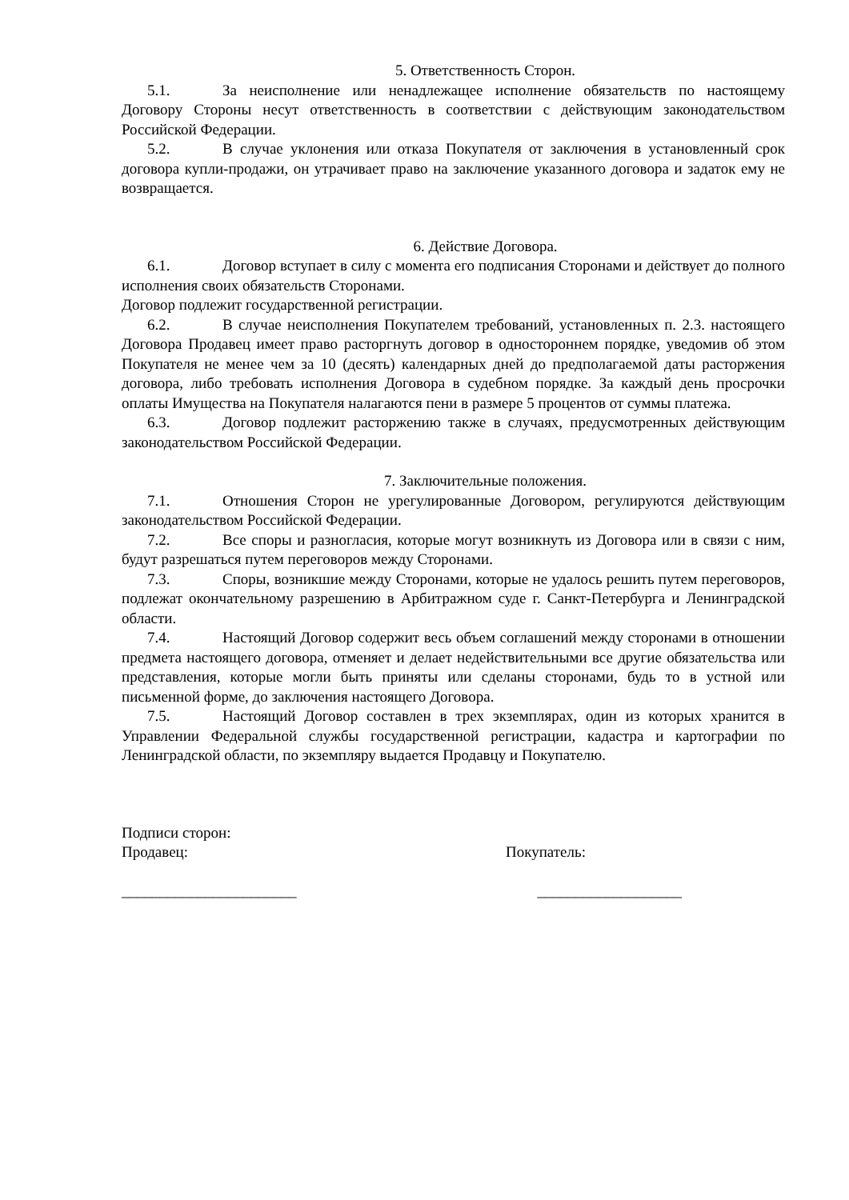5. Ответственность Сторон.
5.1. За неисполнение или ненадлежащее исполнение обязательств по настоящему Договору Стороны несут ответственность в соответствии с действующим законодательством Российской Федерации.
5.2. В случае уклонения или отказа Покупателя от заключения в установленный срок договора купли-продажи, он утрачивает право на заключение указанного договора и задаток ему не возвращается.
6. Действие Договора.
6.1. Договор вступает в силу с момента его подписания Сторонами и действует до полного исполнения своих обязательств Сторонами.
Договор подлежит государственной регистрации.
6.2. В случае неисполнения Покупателем требований, установленных п. 2.3. настоящего Договора Продавец имеет право расторгнуть договор в одностороннем порядке, уведомив об этом Покупателя не менее чем за 10 (десять) календарных дней до предполагаемой даты расторжения договора, либо требовать исполнения Договора в судебном порядке. За каждый день просрочки оплаты Имущества на Покупателя налагаются пени в размере 5 процентов от суммы платежа.
6.3. Договор подлежит расторжению также в случаях, предусмотренных действующим законодательством Российской Федерации.
7. Заключительные положения.
7.1. Отношения Сторон не урегулированные Договором, регулируются действующим законодательством Российской Федерации.
7.2. Все споры и разногласия, которые могут возникнуть из Договора или в связи с ним, будут разрешаться путем переговоров между Сторонами.
7.3. Споры, возникшие между Сторонами, которые не удалось решить путем переговоров, подлежат окончательному разрешению в Арбитражном суде г. Санкт-Петербурга и Ленинградской области.
7.4. Настоящий Договор содержит весь объем соглашений между сторонами в отношении предмета настоящего договора, отменяет и делает недействительными все другие обязательства или представления, которые могли быть приняты или сделаны сторонами, будь то в устной или письменной форме, до заключения настоящего Договора.
7.5. Настоящий Договор составлен в трех экземплярах, один из которых хранится в Управлении Федеральной службы государственной регистрации, кадастра и картографии по Ленинградской области, по экземпляру выдается Продавцу и Покупателю.
Подписи сторон:
Продавец: Покупатель:
_______________________ ___________________